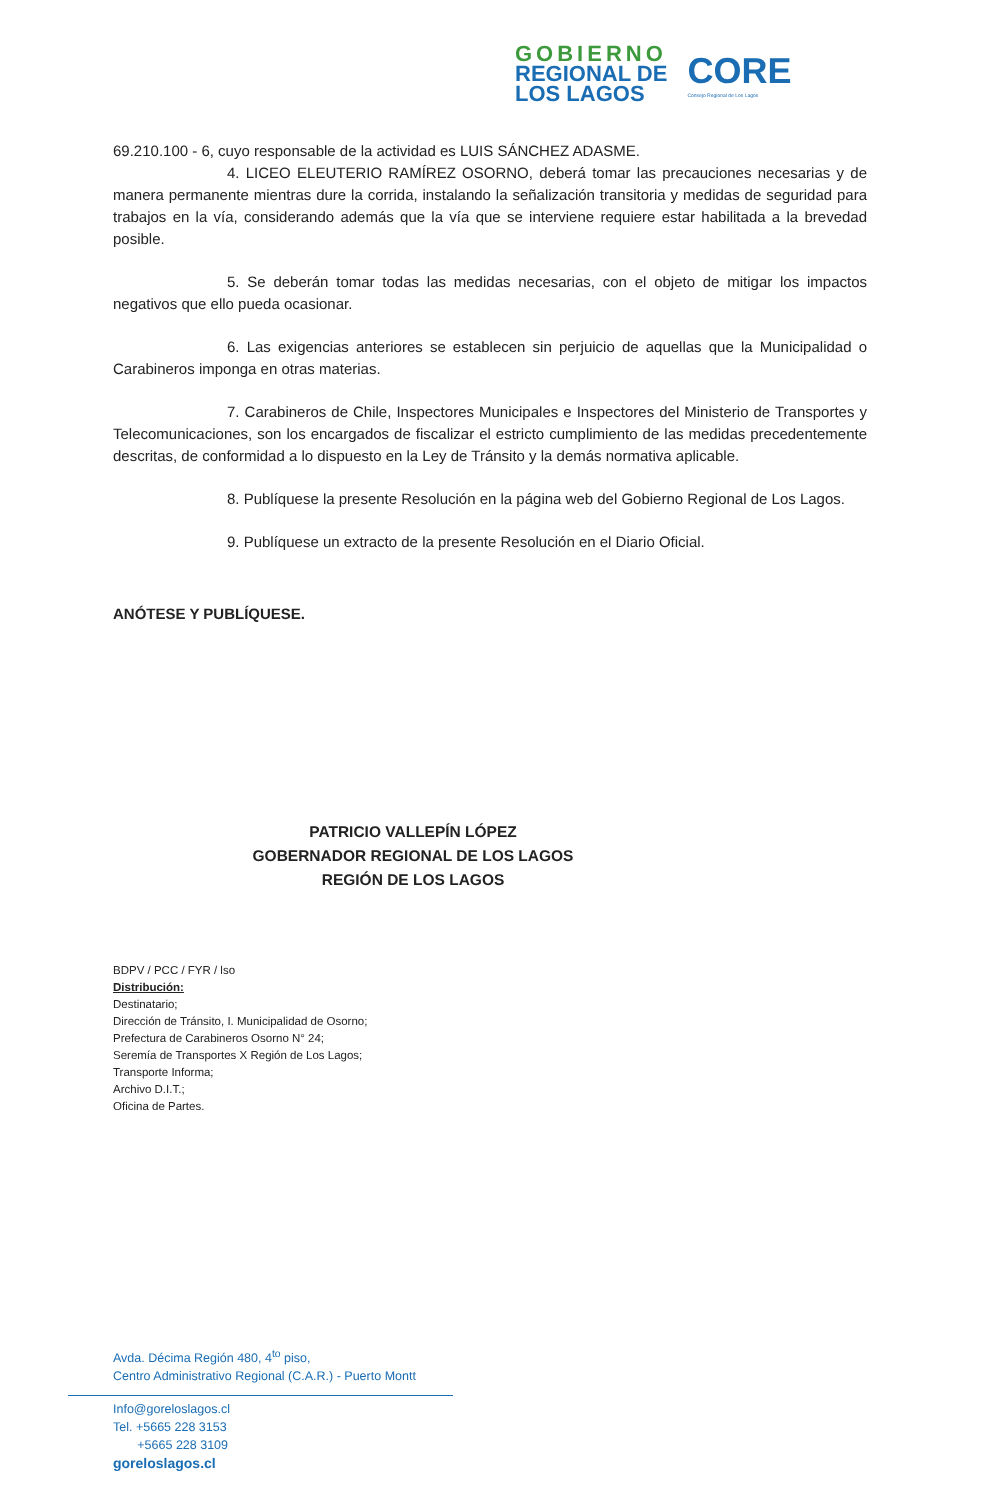GOBIERNO
REGIONAL DE
LOS LAGOS
CORE
Consejo Regional de Los Lagos
69.210.100 - 6, cuyo responsable de la actividad es LUIS SÁNCHEZ ADASME.
4. LICEO ELEUTERIO RAMÍREZ OSORNO, deberá tomar las precauciones necesarias y de manera permanente mientras dure la corrida, instalando la señalización transitoria y medidas de seguridad para trabajos en la vía, considerando además que la vía que se interviene requiere estar habilitada a la brevedad posible.
5. Se deberán tomar todas las medidas necesarias, con el objeto de mitigar los impactos negativos que ello pueda ocasionar.
6. Las exigencias anteriores se establecen sin perjuicio de aquellas que la Municipalidad o Carabineros imponga en otras materias.
7. Carabineros de Chile, Inspectores Municipales e Inspectores del Ministerio de Transportes y Telecomunicaciones, son los encargados de fiscalizar el estricto cumplimiento de las medidas precedentemente descritas, de conformidad a lo dispuesto en la Ley de Tránsito y la demás normativa aplicable.
8. Publíquese la presente Resolución en la página web del Gobierno Regional de Los Lagos.
9. Publíquese un extracto de la presente Resolución en el Diario Oficial.
ANÓTESE Y PUBLÍQUESE.
PATRICIO VALLEPÍN LÓPEZ
GOBERNADOR REGIONAL DE LOS LAGOS
REGIÓN DE LOS LAGOS
BDPV / PCC / FYR / lso
Distribución:
Destinatario;
Dirección de Tránsito, I. Municipalidad de Osorno;
Prefectura de Carabineros Osorno N° 24;
Seremía de Transportes X Región de Los Lagos;
Transporte Informa;
Archivo D.I.T.;
Oficina de Partes.
Avda. Décima Región 480, 4<sup>to</sup> piso,
Centro Administrativo Regional (C.A.R.) - Puerto Montt
Info@goreloslagos.cl
Tel. +5665 228 3153
+5665 228 3109
goreloslagos.cl